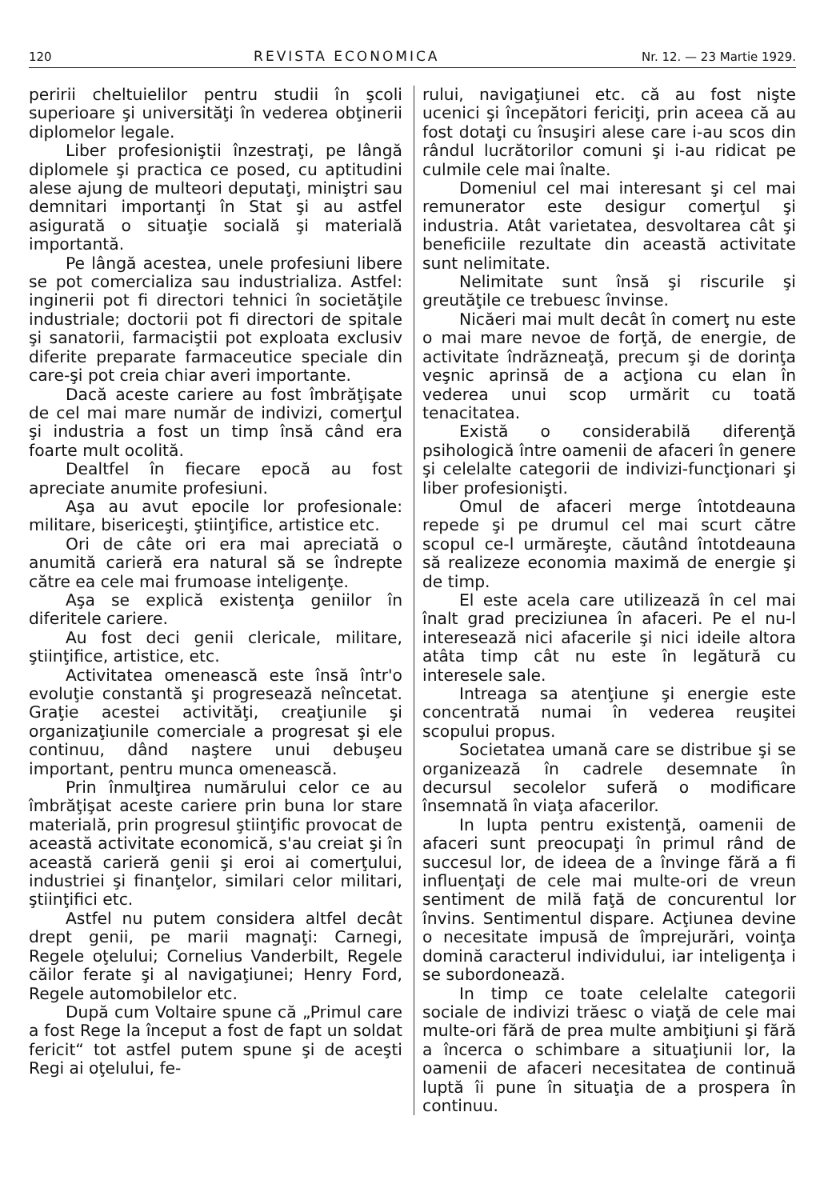120 REVISTA ECONOMICA Nr. 12. — 23 Martie 1929.
peririi cheltuielilor pentru studii în şcoli superioare şi universităţi în vederea obţinerii diplomelor legale.
Liber profesioniştii înzestraţi, pe lângă diplomele şi practica ce posed, cu aptitudini alese ajung de multeori deputaţi, miniştri sau demnitari importanţi în Stat şi au astfel asigurată o situaţie socială şi materială importantă.
Pe lângă acestea, unele profesiuni libere se pot comercializa sau industrializa. Astfel: inginerii pot fi directori tehnici în societăţile industriale; doctorii pot fi directori de spitale şi sanatorii, farmaciştii pot exploata exclusiv diferite preparate farmaceutice speciale din care-şi pot creia chiar averi importante.
Dacă aceste cariere au fost îmbrăţişate de cel mai mare număr de indivizi, comerţul şi industria a fost un timp însă când era foarte mult ocolită.
Dealtfel în fiecare epocă au fost apreciate anumite profesiuni.
Aşa au avut epocile lor profesionale: militare, bisericeşti, ştiinţifice, artistice etc.
Ori de câte ori era mai apreciată o anumită carieră era natural să se îndrepte către ea cele mai frumoase inteligenţe.
Aşa se explică existenţa geniilor în diferitele cariere.
Au fost deci genii clericale, militare, ştiinţifice, artistice, etc.
Activitatea omenească este însă într'o evoluţie constantă şi progresează neîncetat. Graţie acestei activităţi, creaţiunile şi organizaţiunile comerciale a progresat şi ele continuu, dând naştere unui debuşeu important, pentru munca omenească.
Prin înmulţirea numărului celor ce au îmbrăţişat aceste cariere prin buna lor stare materială, prin progresul ştiinţific provocat de această activitate economică, s'au creiat şi în această carieră genii şi eroi ai comerţului, industriei şi finanţelor, similari celor militari, ştiinţifici etc.
Astfel nu putem considera altfel decât drept genii, pe marii magnaţi: Carnegi, Regele oţelului; Cornelius Vanderbilt, Regele căilor ferate şi al navigaţiunei; Henry Ford, Regele automobilelor etc.
După cum Voltaire spune că „Primul care a fost Rege la început a fost de fapt un soldat fericit“ tot astfel putem spune şi de aceşti Regi ai oţelului, fe-
rului, navigaţiunei etc. că au fost nişte ucenici şi începători fericiţi, prin aceea că au fost dotaţi cu însuşiri alese care i-au scos din rândul lucrătorilor comuni şi i-au ridicat pe culmile cele mai înalte.
Domeniul cel mai interesant şi cel mai remunerator este desigur comerţul şi industria. Atât varietatea, desvoltarea cât şi beneficiile rezultate din această activitate sunt nelimitate.
Nelimitate sunt însă şi riscurile şi greutăţile ce trebuesc învinse.
Nicăeri mai mult decât în comerţ nu este o mai mare nevoe de forţă, de energie, de activitate îndrăzneaţă, precum şi de dorinţa veşnic aprinsă de a acţiona cu elan în vederea unui scop urmărit cu toată tenacitatea.
Există o considerabilă diferenţă psihologică între oamenii de afaceri în genere şi celelalte categorii de indivizi-funcţionari şi liber profesionişti.
Omul de afaceri merge întotdeauna repede şi pe drumul cel mai scurt către scopul ce-l urmăreşte, căutând întotdeauna să realizeze economia maximă de energie şi de timp.
El este acela care utilizează în cel mai înalt grad preciziunea în afaceri. Pe el nu-l interesează nici afacerile şi nici ideile altora atâta timp cât nu este în legătură cu interesele sale.
Intreaga sa atenţiune şi energie este concentrată numai în vederea reuşitei scopului propus.
Societatea umană care se distribue şi se organizează în cadrele desemnate în decursul secolelor suferă o modificare însemnată în viaţa afacerilor.
In lupta pentru existenţă, oamenii de afaceri sunt preocupaţi în primul rând de succesul lor, de ideea de a învinge fără a fi influenţaţi de cele mai multe-ori de vreun sentiment de milă faţă de concurentul lor învins. Sentimentul dispare. Acţiunea devine o necesitate impusă de împrejurări, voinţa domină caracterul individului, iar inteligenţa i se subordonează.
In timp ce toate celelalte categorii sociale de indivizi trăesc o viaţă de cele mai multe-ori fără de prea multe ambiţiuni şi fără a încerca o schimbare a situaţiunii lor, la oamenii de afaceri necesitatea de continuă luptă îi pune în situaţia de a prospera în continuu.